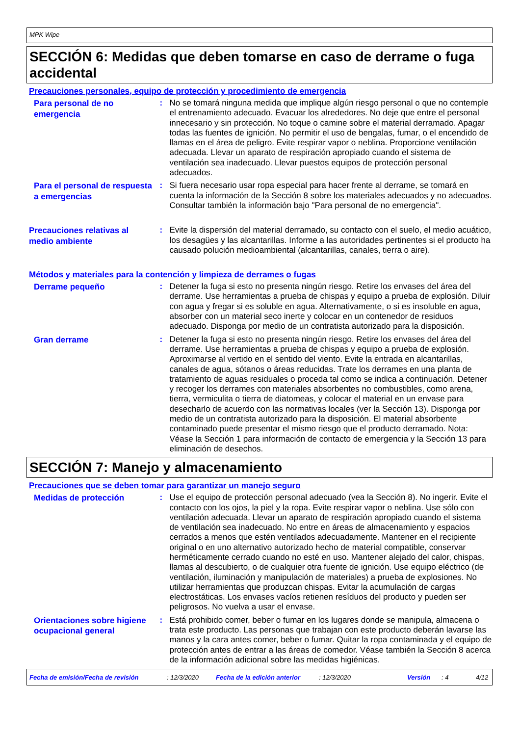MPK Wipe
SECCIÓN 6: Medidas que deben tomarse en caso de derrame o fuga accidental
Precauciones personales, equipo de protección y procedimiento de emergencia
Para personal de no emergencia
: No se tomará ninguna medida que implique algún riesgo personal o que no contemple el entrenamiento adecuado. Evacuar los alrededores. No deje que entre el personal innecesario y sin protección. No toque o camine sobre el material derramado. Apagar todas las fuentes de ignición. No permitir el uso de bengalas, fumar, o el encendido de llamas en el área de peligro. Evite respirar vapor o neblina. Proporcione ventilación adecuada. Llevar un aparato de respiración apropiado cuando el sistema de ventilación sea inadecuado. Llevar puestos equipos de protección personal adecuados.
Para el personal de respuesta a emergencias
: Si fuera necesario usar ropa especial para hacer frente al derrame, se tomará en cuenta la información de la Sección 8 sobre los materiales adecuados y no adecuados. Consultar también la información bajo "Para personal de no emergencia".
Precauciones relativas al medio ambiente
: Evite la dispersión del material derramado, su contacto con el suelo, el medio acuático, los desagües y las alcantarillas. Informe a las autoridades pertinentes si el producto ha causado polución medioambiental (alcantarillas, canales, tierra o aire).
Métodos y materiales para la contención y limpieza de derrames o fugas
Derrame pequeño
: Detener la fuga si esto no presenta ningún riesgo. Retire los envases del área del derrame. Use herramientas a prueba de chispas y equipo a prueba de explosión. Diluir con agua y fregar si es soluble en agua. Alternativamente, o si es insoluble en agua, absorber con un material seco inerte y colocar en un contenedor de residuos adecuado. Disponga por medio de un contratista autorizado para la disposición.
Gran derrame
: Detener la fuga si esto no presenta ningún riesgo. Retire los envases del área del derrame. Use herramientas a prueba de chispas y equipo a prueba de explosión. Aproximarse al vertido en el sentido del viento. Evite la entrada en alcantarillas, canales de agua, sótanos o áreas reducidas. Trate los derrames en una planta de tratamiento de aguas residuales o proceda tal como se indica a continuación. Detener y recoger los derrames con materiales absorbentes no combustibles, como arena, tierra, vermiculita o tierra de diatomeas, y colocar el material en un envase para desecharlo de acuerdo con las normativas locales (ver la Sección 13). Disponga por medio de un contratista autorizado para la disposición. El material absorbente contaminado puede presentar el mismo riesgo que el producto derramado. Nota: Véase la Sección 1 para información de contacto de emergencia y la Sección 13 para eliminación de desechos.
SECCIÓN 7: Manejo y almacenamiento
Precauciones que se deben tomar para garantizar un manejo seguro
Medidas de protección
: Use el equipo de protección personal adecuado (vea la Sección 8). No ingerir. Evite el contacto con los ojos, la piel y la ropa. Evite respirar vapor o neblina. Use sólo con ventilación adecuada. Llevar un aparato de respiración apropiado cuando el sistema de ventilación sea inadecuado. No entre en áreas de almacenamiento y espacios cerrados a menos que estén ventilados adecuadamente. Mantener en el recipiente original o en uno alternativo autorizado hecho de material compatible, conservar herméticamente cerrado cuando no esté en uso. Mantener alejado del calor, chispas, llamas al descubierto, o de cualquier otra fuente de ignición. Use equipo eléctrico (de ventilación, iluminación y manipulación de materiales) a prueba de explosiones. No utilizar herramientas que produzcan chispas. Evitar la acumulación de cargas electrostáticas. Los envases vacíos retienen resíduos del producto y pueden ser peligrosos. No vuelva a usar el envase.
Orientaciones sobre higiene ocupacional general
: Está prohibido comer, beber o fumar en los lugares donde se manipula, almacena o trata este producto. Las personas que trabajan con este producto deberán lavarse las manos y la cara antes comer, beber o fumar. Quitar la ropa contaminada y el equipo de protección antes de entrar a las áreas de comedor. Véase también la Sección 8 acerca de la información adicional sobre las medidas higiénicas.
Fecha de emisión/Fecha de revisión: 12/3/2020 Fecha de la edición anterior: 12/3/2020 Versión: 4 4/12